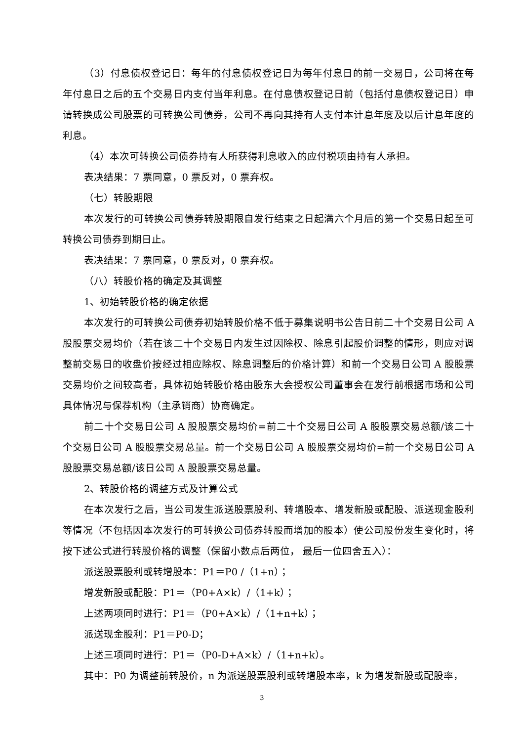（3）付息债权登记日：每年的付息债权登记日为每年付息日的前一交易日，公司将在每年付息日之后的五个交易日内支付当年利息。在付息债权登记日前（包括付息债权登记日）申请转换成公司股票的可转换公司债券，公司不再向其持有人支付本计息年度及以后计息年度的利息。
（4）本次可转换公司债券持有人所获得利息收入的应付税项由持有人承担。
表决结果：7 票同意，0 票反对，0 票弃权。
（七）转股期限
本次发行的可转换公司债券转股期限自发行结束之日起满六个月后的第一个交易日起至可转换公司债券到期日止。
表决结果：7 票同意，0 票反对，0 票弃权。
（八）转股价格的确定及其调整
1、初始转股价格的确定依据
本次发行的可转换公司债券初始转股价格不低于募集说明书公告日前二十个交易日公司 A 股股票交易均价（若在该二十个交易日内发生过因除权、除息引起股价调整的情形，则应对调整前交易日的收盘价按经过相应除权、除息调整后的价格计算）和前一个交易日公司 A 股股票交易均价之间较高者，具体初始转股价格由股东大会授权公司董事会在发行前根据市场和公司具体情况与保荐机构（主承销商）协商确定。
前二十个交易日公司 A 股股票交易均价=前二十个交易日公司 A 股股票交易总额/该二十个交易日公司 A 股股票交易总量。前一个交易日公司 A 股股票交易均价=前一个交易日公司 A 股股票交易总额/该日公司 A 股股票交易总量。
2、转股价格的调整方式及计算公式
在本次发行之后，当公司发生派送股票股利、转增股本、增发新股或配股、派送现金股利等情况（不包括因本次发行的可转换公司债券转股而增加的股本）使公司股份发生变化时，将按下述公式进行转股价格的调整（保留小数点后两位， 最后一位四舍五入）：
派送股票股利或转增股本：P1＝P0 /（1+n）；
增发新股或配股：P1＝（P0+A×k）/（1+k）；
上述两项同时进行：P1＝（P0+A×k）/（1+n+k）；
派送现金股利：P1＝P0-D；
上述三项同时进行：P1＝（P0-D+A×k）/（1+n+k）。
其中：P0 为调整前转股价，n 为派送股票股利或转增股本率，k 为增发新股或配股率，
3